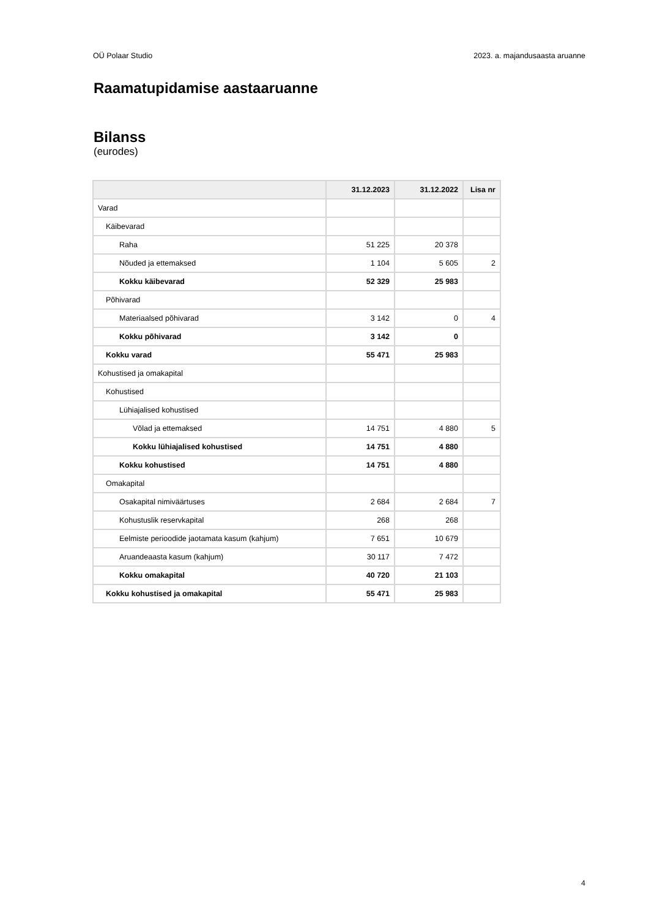OÜ Polaar Studio 2023. a. majandusaasta aruanne
Raamatupidamise aastaaruanne
Bilanss
(eurodes)
| | 31.12.2023 | 31.12.2022 | Lisa nr |
| --- | --- | --- | --- |
| Varad | | | |
| Käibevarad | | | |
| Raha | 51 225 | 20 378 | |
| Nõuded ja ettemaksed | 1 104 | 5 605 | 2 |
| Kokku käibevarad | 52 329 | 25 983 | |
| Põhivarad | | | |
| Materiaalsed põhivarad | 3 142 | 0 | 4 |
| Kokku põhivarad | 3 142 | 0 | |
| Kokku varad | 55 471 | 25 983 | |
| Kohustised ja omakapital | | | |
| Kohustised | | | |
| Lühiajalised kohustised | | | |
| Võlad ja ettemaksed | 14 751 | 4 880 | 5 |
| Kokku lühiajalised kohustised | 14 751 | 4 880 | |
| Kokku kohustised | 14 751 | 4 880 | |
| Omakapital | | | |
| Osakapital nimiväärtuses | 2 684 | 2 684 | 7 |
| Kohustuslik reservkapital | 268 | 268 | |
| Eelmiste perioodide jaotamata kasum (kahjum) | 7 651 | 10 679 | |
| Aruandeaasta kasum (kahjum) | 30 117 | 7 472 | |
| Kokku omakapital | 40 720 | 21 103 | |
| Kokku kohustised ja omakapital | 55 471 | 25 983 | |
4